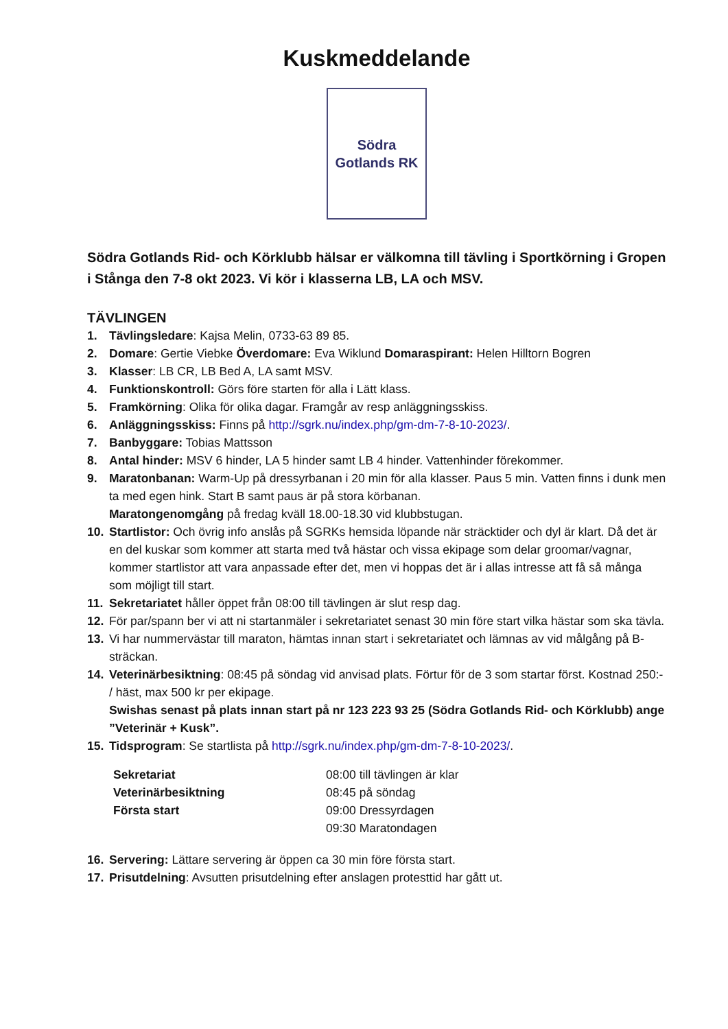Kuskmeddelande
Södra
Gotlands RK
Södra Gotlands Rid- och Körklubb hälsar er välkomna till tävling i Sportkörning i Gropen i Stånga den 7-8 okt 2023. Vi kör i klasserna LB, LA och MSV.
TÄVLINGEN
1. Tävlingsledare: Kajsa Melin, 0733-63 89 85.
2. Domare: Gertie Viebke Överdomare: Eva Wiklund Domaraspirant: Helen Hilltorn Bogren
3. Klasser: LB CR, LB Bed A, LA samt MSV.
4. Funktionskontroll: Görs före starten för alla i Lätt klass.
5. Framkörning: Olika för olika dagar. Framgår av resp anläggningsskiss.
6. Anläggningsskiss: Finns på http://sgrk.nu/index.php/gm-dm-7-8-10-2023/.
7. Banbyggare: Tobias Mattsson
8. Antal hinder: MSV 6 hinder, LA 5 hinder samt LB 4 hinder. Vattenhinder förekommer.
9. Maratonbanan: Warm-Up på dressyrbanan i 20 min för alla klasser. Paus 5 min. Vatten finns i dunk men ta med egen hink. Start B samt paus är på stora körbanan.
Maratongenomgång på fredag kväll 18.00-18.30 vid klubbstugan.
10. Startlistor: Och övrig info anslås på SGRKs hemsida löpande när sträcktider och dyl är klart. Då det är en del kuskar som kommer att starta med två hästar och vissa ekipage som delar groomar/vagnar, kommer startlistor att vara anpassade efter det, men vi hoppas det är i allas intresse att få så många som möjligt till start.
11. Sekretariatet håller öppet från 08:00 till tävlingen är slut resp dag.
12. För par/spann ber vi att ni startanmäler i sekretariatet senast 30 min före start vilka hästar som ska tävla.
13. Vi har nummervästar till maraton, hämtas innan start i sekretariatet och lämnas av vid målgång på B-sträckan.
14. Veterinärbesiktning: 08:45 på söndag vid anvisad plats. Förtur för de 3 som startar först. Kostnad 250:- / häst, max 500 kr per ekipage.
Swishas senast på plats innan start på nr 123 223 93 25 (Södra Gotlands Rid- och Körklubb) ange ”Veterinär + Kusk”.
15. Tidsprogram: Se startlista på http://sgrk.nu/index.php/gm-dm-7-8-10-2023/.
| Sekretariat | 08:00 till tävlingen är klar |
| Veterinärbesiktning | 08:45 på söndag |
| Första start | 09:00 Dressyrdagen |
| | 09:30 Maratondagen |
16. Servering: Lättare servering är öppen ca 30 min före första start.
17. Prisutdelning: Avsutten prisutdelning efter anslagen protesttid har gått ut.